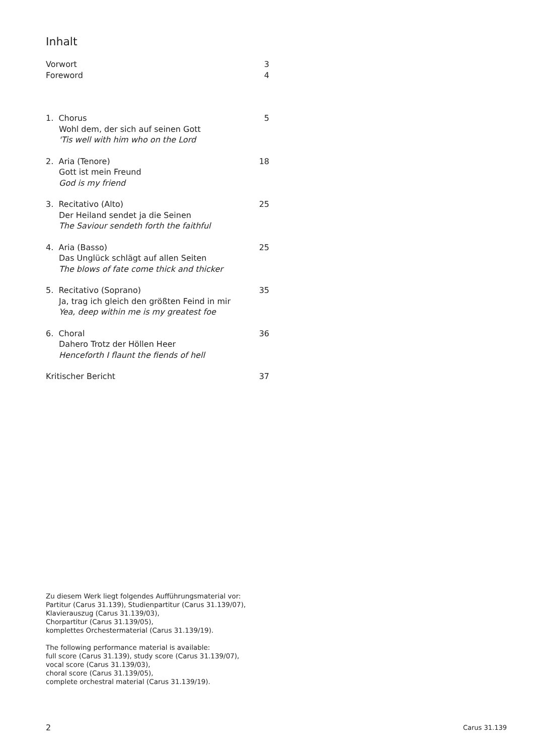Inhalt
Vorwort 3
Foreword 4
1. Chorus 5
Wohl dem, der sich auf seinen Gott
'Tis well with him who on the Lord
2. Aria (Tenore) 18
Gott ist mein Freund
God is my friend
3. Recitativo (Alto) 25
Der Heiland sendet ja die Seinen
The Saviour sendeth forth the faithful
4. Aria (Basso) 25
Das Unglück schlägt auf allen Seiten
The blows of fate come thick and thicker
5. Recitativo (Soprano) 35
Ja, trag ich gleich den größten Feind in mir
Yea, deep within me is my greatest foe
6. Choral 36
Dahero Trotz der Höllen Heer
Henceforth I flaunt the fiends of hell
Kritischer Bericht 37
Zu diesem Werk liegt folgendes Aufführungsmaterial vor:
Partitur (Carus 31.139), Studienpartitur (Carus 31.139/07),
Klavierauszug (Carus 31.139/03),
Chorpartitur (Carus 31.139/05),
komplettes Orchestermaterial (Carus 31.139/19).
The following performance material is available:
full score (Carus 31.139), study score (Carus 31.139/07),
vocal score (Carus 31.139/03),
choral score (Carus 31.139/05),
complete orchestral material (Carus 31.139/19).
2 Carus 31.139